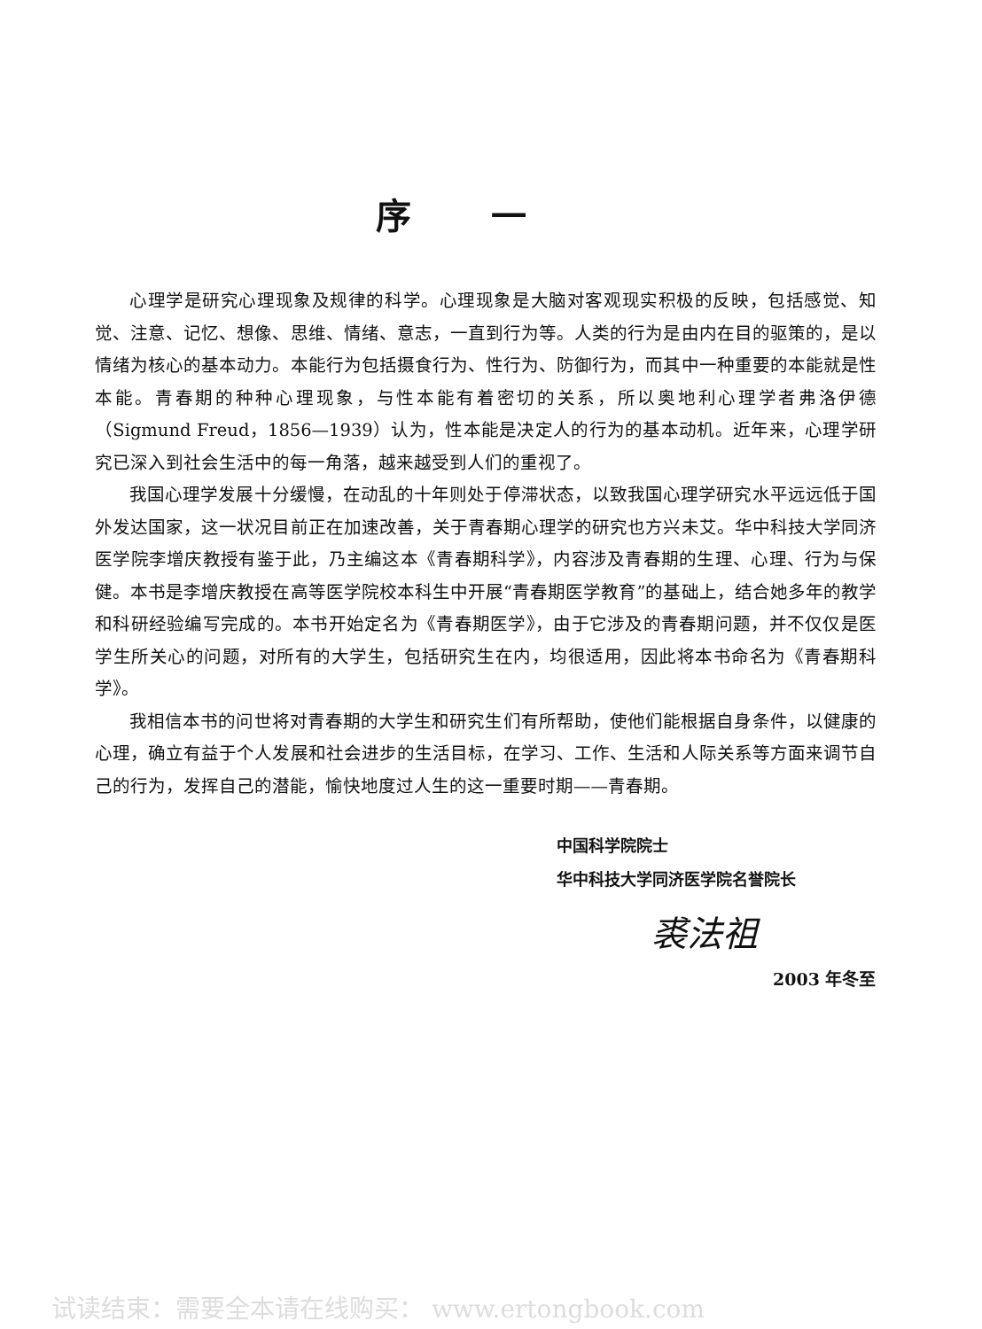序一
心理学是研究心理现象及规律的科学。心理现象是大脑对客观现实积极的反映，包括感觉、知觉、注意、记忆、想像、思维、情绪、意志，一直到行为等。人类的行为是由内在目的驱策的，是以情绪为核心的基本动力。本能行为包括摄食行为、性行为、防御行为，而其中一种重要的本能就是性本能。青春期的种种心理现象，与性本能有着密切的关系，所以奥地利心理学者弗洛伊德（Sigmund Freud，1856—1939）认为，性本能是决定人的行为的基本动机。近年来，心理学研究已深入到社会生活中的每一角落，越来越受到人们的重视了。
我国心理学发展十分缓慢，在动乱的十年则处于停滞状态，以致我国心理学研究水平远远低于国外发达国家，这一状况目前正在加速改善，关于青春期心理学的研究也方兴未艾。华中科技大学同济医学院李增庆教授有鉴于此，乃主编这本《青春期科学》，内容涉及青春期的生理、心理、行为与保健。本书是李增庆教授在高等医学院校本科生中开展“青春期医学教育”的基础上，结合她多年的教学和科研经验编写完成的。本书开始定名为《青春期医学》，由于它涉及的青春期问题，并不仅仅是医学生所关心的问题，对所有的大学生，包括研究生在内，均很适用，因此将本书命名为《青春期科学》。
我相信本书的问世将对青春期的大学生和研究生们有所帮助，使他们能根据自身条件，以健康的心理，确立有益于个人发展和社会进步的生活目标，在学习、工作、生活和人际关系等方面来调节自己的行为，发挥自己的潜能，愉快地度过人生的这一重要时期——青春期。
中国科学院院士
华中科技大学同济医学院名誉院长
裘法祖
2003 年冬至
试读结束：需要全本请在线购买： www.ertongbook.com